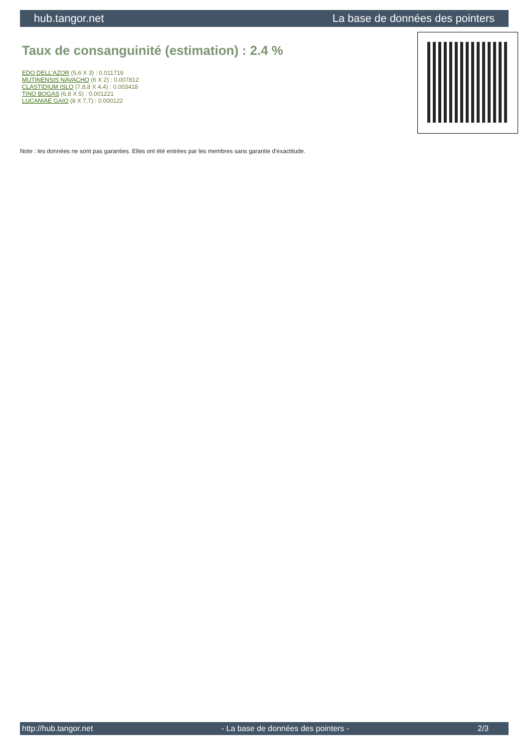hub.tangor.net La base de données des pointers
Taux de consanguinité (estimation) : 2.4 %
EDO DELL'AZOR (5,6 X 3) : 0.011719
MUTINENSIS NAVACHO (6 X 2) : 0.007812
CLASTIDIUM ISLO (7,8,8 X 4,4) : 0.003418
TINO BOGAS (6,8 X 5) : 0.001221
LUCANIAE GAIO (8 X 7,7) : 0.000122
Note : les données ne sont pas garanties. Elles ont été entrées par les membres sans garantie d'exactitude.
http://hub.tangor.net - La base de données des pointers - 2/3